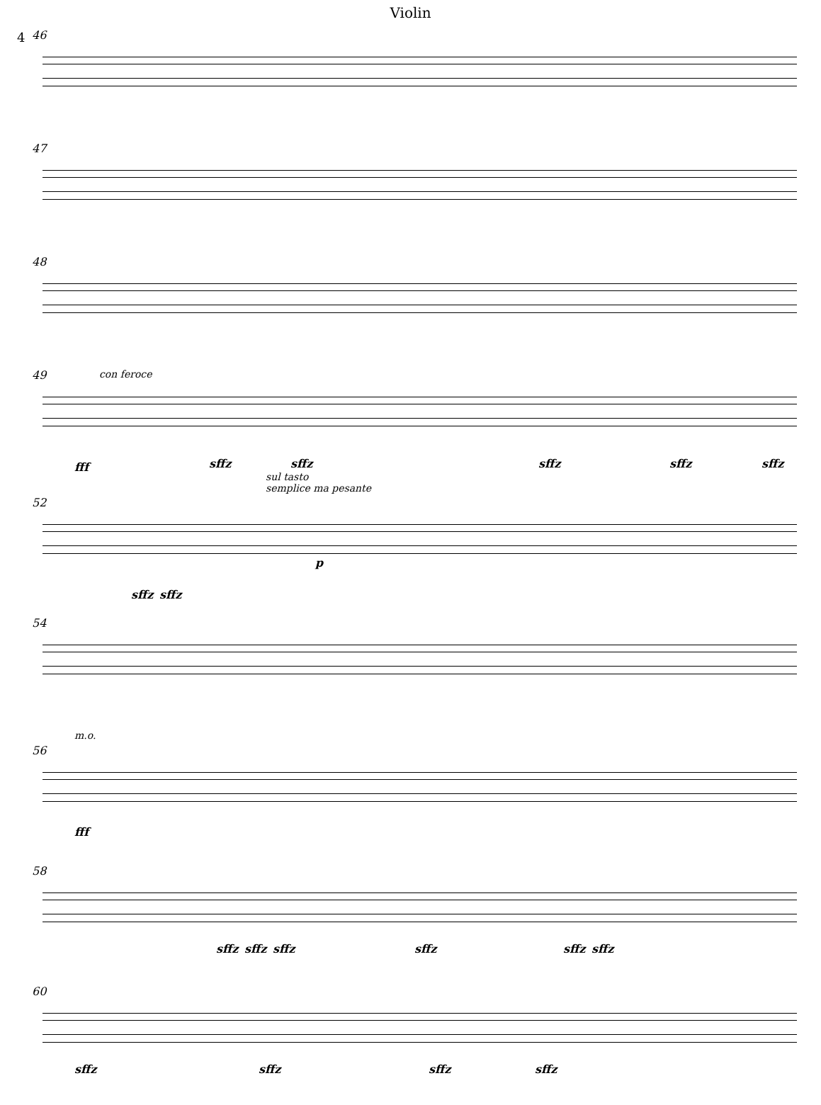Violin
4
46
47
48
49 con feroce
fff sffz sffz sffz sffz sffz
52
sul tasto
semplice ma pesante
sffz sffz
p
54
56
m.o.
fff
58
sffz sffz sffz sffz sffz sffz
60
sffz sffz sffz sffz